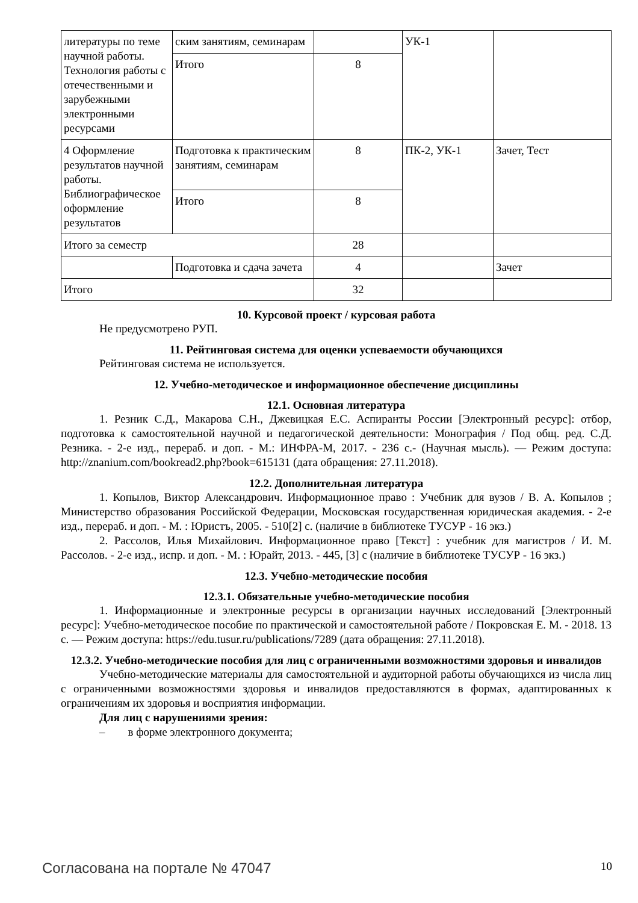| литературы по теме научной работы. Технология работы с отечественными и зарубежными электронными ресурсами | ским занятиям, семинарам | | УК-1 | |
| | Итого | 8 | | |
| 4 Оформление результатов научной работы. Библиографическое оформление результатов | Подготовка к практическим занятиям, семинарам | 8 | ПК-2, УК-1 | Зачет, Тест |
| | Итого | 8 | | |
| Итого за семестр | | 28 | | |
| | Подготовка и сдача зачета | 4 | | Зачет |
| Итого | | 32 | | |
10. Курсовой проект / курсовая работа
Не предусмотрено РУП.
11. Рейтинговая система для оценки успеваемости обучающихся
Рейтинговая система не используется.
12. Учебно-методическое и информационное обеспечение дисциплины
12.1. Основная литература
1. Резник С.Д., Макарова С.Н., Джевицкая Е.С. Аспиранты России [Электронный ресурс]: отбор, подготовка к самостоятельной научной и педагогической деятельности: Монография / Под общ. ред. С.Д. Резника. - 2-е изд., перераб. и доп. - М.: ИНФРА-М, 2017. - 236 с.- (Научная мысль). — Режим доступа: http://znanium.com/bookread2.php?book=615131 (дата обращения: 27.11.2018).
12.2. Дополнительная литература
1. Копылов, Виктор Александрович. Информационное право : Учебник для вузов / В. А. Копылов ; Министерство образования Российской Федерации, Московская государственная юридическая академия. - 2-е изд., перераб. и доп. - М. : Юристъ, 2005. - 510[2] с. (наличие в библиотеке ТУСУР - 16 экз.)
2. Рассолов, Илья Михайлович. Информационное право [Текст] : учебник для магистров / И. М. Рассолов. - 2-е изд., испр. и доп. - М. : Юрайт, 2013. - 445, [3] с (наличие в библиотеке ТУСУР - 16 экз.)
12.3. Учебно-методические пособия
12.3.1. Обязательные учебно-методические пособия
1. Информационные и электронные ресурсы в организации научных исследований [Электронный ресурс]: Учебно-методическое пособие по практической и самостоятельной работе / Покровская Е. М. - 2018. 13 с. — Режим доступа: https://edu.tusur.ru/publications/7289 (дата обращения: 27.11.2018).
12.3.2. Учебно-методические пособия для лиц с ограниченными возможностями здоровья и инвалидов
Учебно-методические материалы для самостоятельной и аудиторной работы обучающихся из числа лиц с ограниченными возможностями здоровья и инвалидов предоставляются в формах, адаптированных к ограничениям их здоровья и восприятия информации.
Для лиц с нарушениями зрения:
– в форме электронного документа;
Согласована на портале № 47047 10